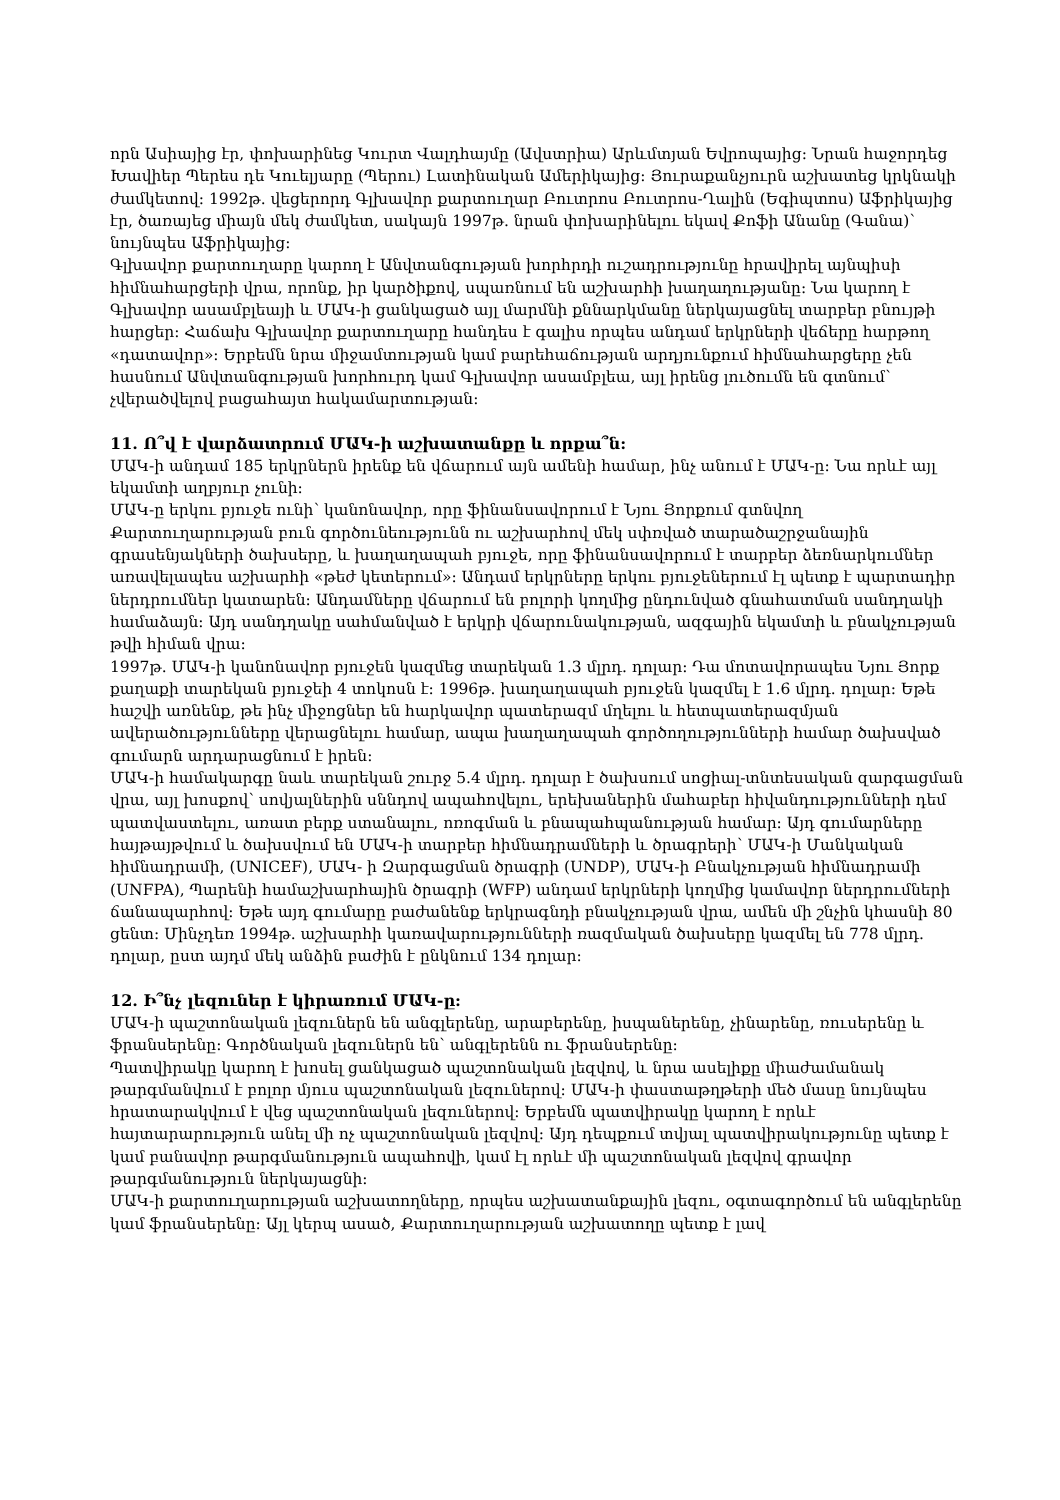որն Ասիայից էր, փոխարինեց Կուրտ Վալդհայմը (Ավստրիա) Արևմտյան Եվրոպայից: Նրան հաջորդեց Խավիեր Պերես դե Կուելյարը (Պերու) Լատինական Ամերիկայից: Յուրաքանչյուրն աշխատեց կրկնակի ժամկետով: 1992թ. վեցերորդ Գլխավոր քարտուղար Բուտրոս Բուտրոս-Ղալին (Եգիպտոս) Աֆրիկայից էր, ծառայեց միայն մեկ ժամկետ, սակայն 1997թ. նրան փոխարինելու եկավ Քոֆի Անանը (Գանա)՝ նույնպես Աֆրիկայից:
Գլխավոր քարտուղարը կարող է Անվտանգության խորհրդի ուշադրությունը հրավիրել այնպիսի հիմնահարցերի վրա, որոնք, իր կարծիքով, սպառնում են աշխարհի խաղաղությանը: Նա կարող է Գլխավոր ասամբլեայի և ՄԱԿ-ի ցանկացած այլ մարմնի քննարկմանը ներկայացնել տարբեր բնույթի հարցեր: Հաճախ Գլխավոր քարտուղարը հանդես է գալիս որպես անդամ երկրների վեճերը հարթող «դատավոր»: Երբեմն նրա միջամտության կամ բարեհաճության արդյունքում հիմնահարցերը չեն հասնում Անվտանգության խորհուրդ կամ Գլխավոր ասամբլեա, այլ իրենց լուծումն են գտնում՝ չվերածվելով բացահայտ հակամարտության:
11. Ո՞վ է վարձատրում ՄԱԿ-ի աշխատանքը և որքա՞ն:
ՄԱԿ-ի անդամ 185 երկրներն իրենք են վճարում այն ամենի համար, ինչ անում է ՄԱԿ-ը: Նա որևէ այլ եկամտի աղբյուր չունի:
ՄԱԿ-ը երկու բյուջե ունի՝ կանոնավոր, որը ֆինանսավորում է Նյու Յորքում գտնվող Քարտուղարության բուն գործունեությունն ու աշխարհով մեկ սփռված տարածաշրջանային գրասենյակների ծախսերը, և խաղաղապահ բյուջե, որը ֆինանսավորում է տարբեր ձեռնարկումներ առավելապես աշխարհի «թեժ կետերում»: Անդամ երկրները երկու բյուջեներում էլ պետք է պարտադիր ներդրումներ կատարեն: Անդամները վճարում են բոլորի կողմից ընդունված գնահատման սանդղակի համաձայն: Այդ սանդղակը սահմանված է երկրի վճարունակության, ազգային եկամտի և բնակչության թվի հիման վրա:
1997թ. ՄԱԿ-ի կանոնավոր բյուջեն կազմեց տարեկան 1.3 մլրդ. դոլար: Դա մոտավորապես Նյու Յորք քաղաքի տարեկան բյուջեի 4 տոկոսն է: 1996թ. խաղաղապահ բյուջեն կազմել է 1.6 մլրդ. դոլար: Եթե հաշվի առնենք, թե ինչ միջոցներ են հարկավոր պատերազմ մղելու և հետպատերազմյան ավերածությունները վերացնելու համար, ապա խաղաղապահ գործողությունների համար ծախսված գումարն արդարացնում է իրեն:
ՄԱԿ-ի համակարգը նաև տարեկան շուրջ 5.4 մլրդ. դոլար է ծախսում սոցիալ-տնտեսական զարգացման վրա, այլ խոսքով՝ սովյալներին սննդով ապահովելու, երեխաներին մահաբեր հիվանդությունների դեմ պատվաստելու, առատ բերք ստանալու, ոռոգման և բնապահպանության համար: Այդ գումարները հայթայթվում և ծախսվում են ՄԱԿ-ի տարբեր հիմնադրամների և ծրագրերի՝ ՄԱԿ-ի Մանկական հիմնադրամի, (UNICEF), ՄԱԿ- ի Զարգացման ծրագրի (UNDP), ՄԱԿ-ի Բնակչության հիմնադրամի (UNFPA), Պարենի համաշխարհային ծրագրի (WFP) անդամ երկրների կողմից կամավոր ներդրումների ճանապարհով: Եթե այդ գումարը բաժանենք երկրագնդի բնակչության վրա, ամեն մի շնչին կհասնի 80 ցենտ: Մինչդեռ 1994թ. աշխարհի կառավարությունների ռազմական ծախսերը կազմել են 778 մլրդ. դոլար, ըստ այդմ մեկ անձին բաժին է ընկնում 134 դոլար:
12. Ի՞նչ լեզուներ է կիրառում ՄԱԿ-ը:
ՄԱԿ-ի պաշտոնական լեզուներն են անգլերենը, արաբերենը, իսպաներենը, չինարենը, ռուսերենը և ֆրանսերենը: Գործնական լեզուներն են՝ անգլերենն ու ֆրանսերենը:
Պատվիրակը կարող է խոսել ցանկացած պաշտոնական լեզվով, և նրա ասելիքը միաժամանակ թարգմանվում է բոլոր մյուս պաշտոնական լեզուներով: ՄԱԿ-ի փաստաթղթերի մեծ մասը նույնպես հրատարակվում է վեց պաշտոնական լեզուներով: Երբեմն պատվիրակը կարող է որևէ հայտարարություն անել մի ոչ պաշտոնական լեզվով: Այդ դեպքում տվյալ պատվիրակությունը պետք է կամ բանավոր թարգմանություն ապահովի, կամ էլ որևէ մի պաշտոնական լեզվով գրավոր թարգմանություն ներկայացնի:
ՄԱԿ-ի քարտուղարության աշխատողները, որպես աշխատանքային լեզու, օգտագործում են անգլերենը կամ ֆրանսերենը: Այլ կերպ ասած, Քարտուղարության աշխատողը պետք է լավ